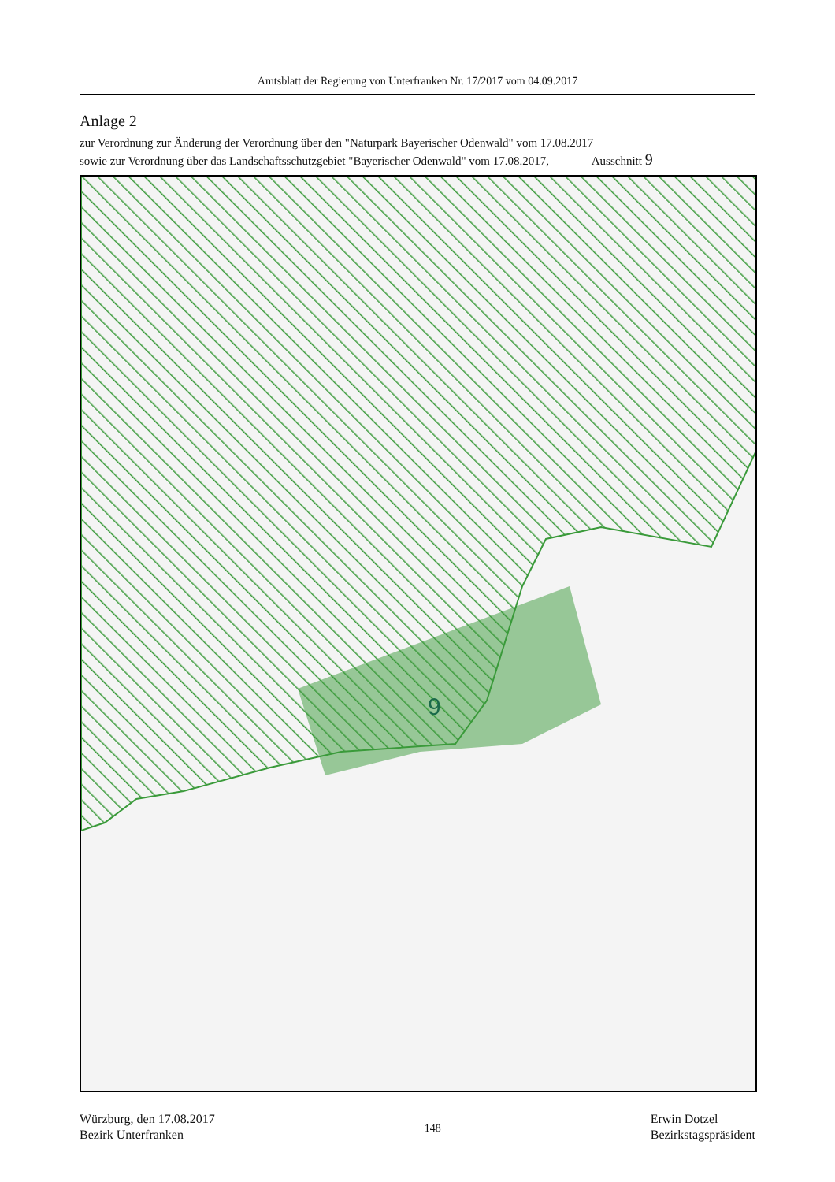Amtsblatt der Regierung von Unterfranken Nr. 17/2017 vom 04.09.2017
Anlage 2
zur Verordnung zur Änderung der Verordnung über den "Naturpark Bayerischer Odenwald" vom 17.08.2017
sowie zur Verordnung über das Landschaftsschutzgebiet "Bayerischer Odenwald" vom 17.08.2017, Ausschnitt 9
9
Würzburg, den 17.08.2017
Bezirk Unterfranken
148
Erwin Dotzel
Bezirkstagspräsident